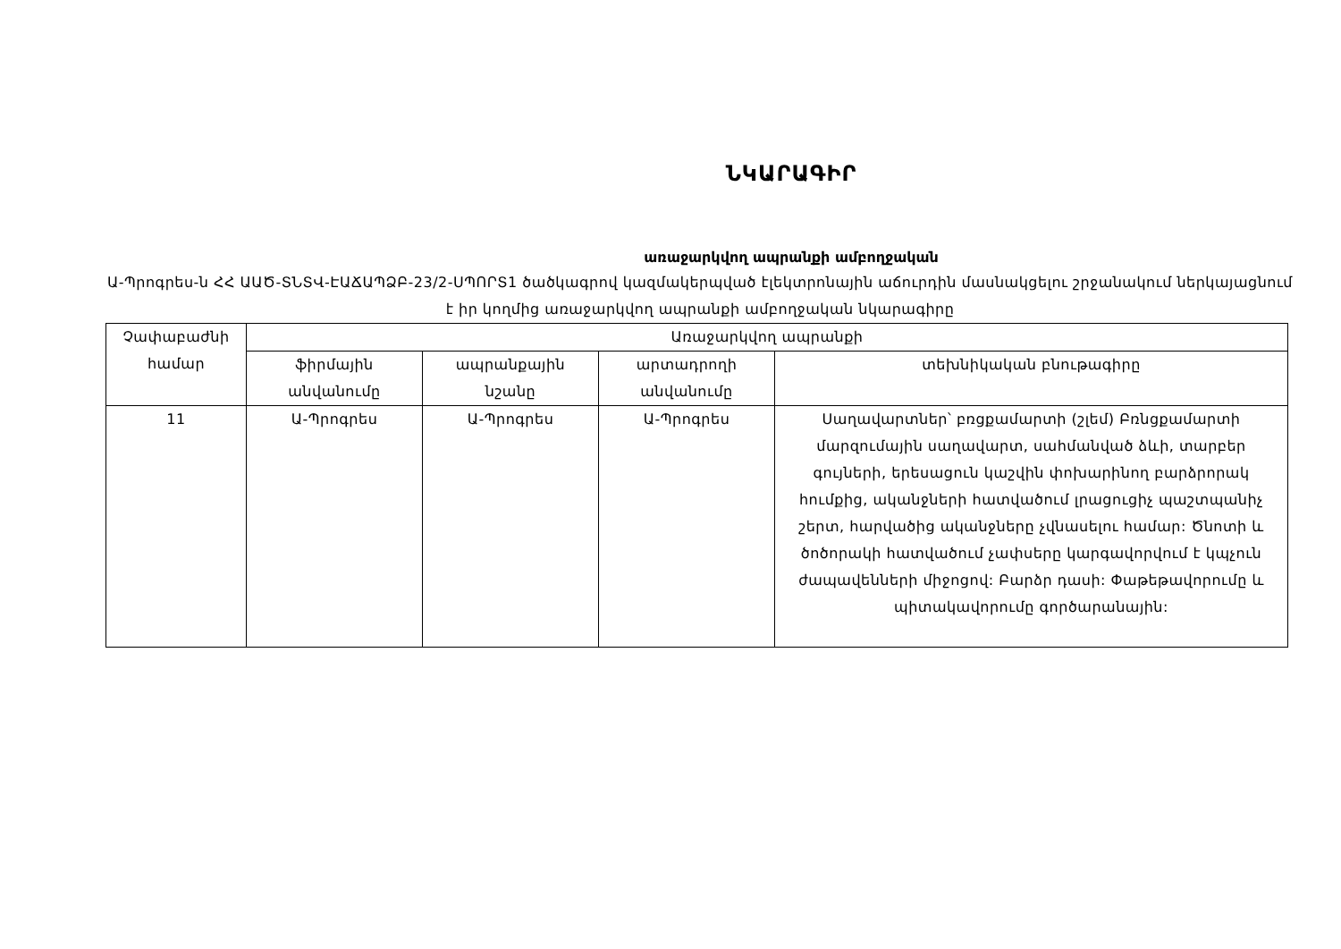ՆԿԱՐԱԳԻՐ
առաջարկվող ապրանքի ամբողջական
Ա-Պրոգրես-ն ՀՀ ԱԱԾ-ՏՆՏՎ-ԷԱՃԱՊՁԲ-23/2-ՍՊՈՐՏ1 ծածկագրով կազմակերպված էլեկտրոնային աճուրդին մասնակցելու շրջանակում ներկայացնում է իր կողմից առաջարկվող ապրանքի ամբողջական նկարագիրը
| Չափաբաժնի համար | Առաջարկվող ապրանքի | | | |
| --- | --- | --- | --- | --- |
| | ֆիրմային անվանումը | ապրանքային նշանը | արտադրողի անվանումը | տեխնիկական բնութագիրը |
| 11 | Ա-Պրոգրես | Ա-Պրոգրես | Ա-Պրոգրես | Սաղավարտներ՝ բռցքամարտի (շլեմ) Բռնցքամարտի մարզումային սաղավարտ, սահմանված ձևի, տարբեր գույների, երեսացուն կաշվին փոխարինող բարձրորակ հումքից, ականջների հատվածում լրացուցիչ պաշտպանիչ շերտ, հարվածից ականջները չվնասելու համար: Ծնոտի և ծոծորակի հատվածում չափսերը կարգավորվում է կպչուն ժապավենների միջոցով: Բարձր դասի: Փաթեթավորումը և պիտակավորումը գործարանային: |